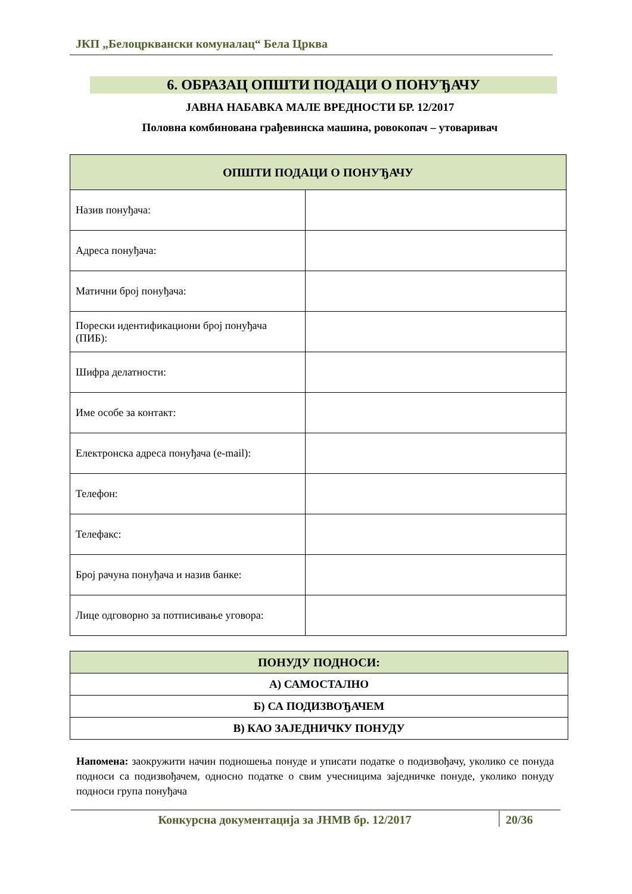ЈКП „Белоцрквански комуналац“ Бела Црква
6. ОБРАЗАЦ ОПШТИ ПОДАЦИ О ПОНУЂАЧУ
ЈАВНА НАБАВКА МАЛЕ ВРЕДНОСТИ БР. 12/2017
Половна комбинована грађевинска машина, ровокопач – утоваривач
| ОПШТИ ПОДАЦИ О ПОНУЂАЧУ | |
| --- | --- |
| Назив понуђача: | |
| Адреса понуђача: | |
| Матични број понуђача: | |
| Порески идентификациони број понуђача (ПИБ): | |
| Шифра делатности: | |
| Име особе за контакт: | |
| Електронска адреса понуђача (e-mail): | |
| Телефон: | |
| Телефакс: | |
| Број рачуна понуђача и назив банке: | |
| Лице одговорно за потписивање уговора: | |
| ПОНУДУ ПОДНОСИ: |
| --- |
| А) САМОСТАЛНО |
| Б) СА ПОДИЗВОЂАЧЕМ |
| В) КАО ЗАЈЕДНИЧКУ ПОНУДУ |
Напомена: заокружити начин подношења понуде и уписати податке о подизвођачу, уколико се понуда подноси са подизвођачем, односно податке о свим учесницима заједничке понуде, уколико понуду подноси група понуђача
Конкурсна документација за ЈНМВ бр. 12/2017
20/36